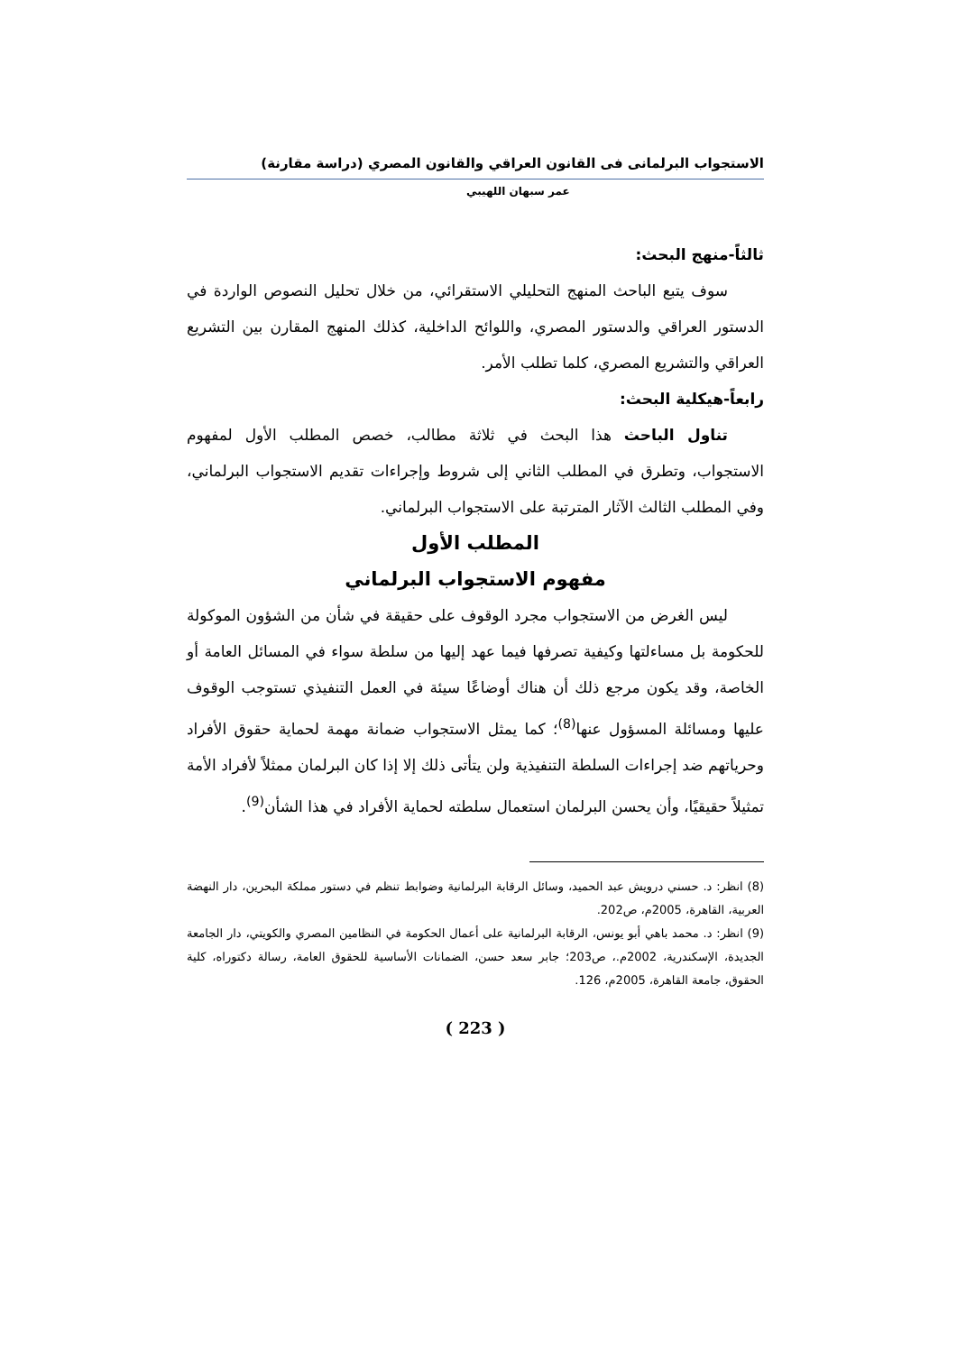الاستجواب البرلمانى فى القانون العراقي والقانون المصري (دراسة مقارنة)
عمر سبهان اللهيبي
ثالثاً-منهج البحث:
سوف يتبع الباحث المنهج التحليلي الاستقرائي، من خلال تحليل النصوص الواردة في الدستور العراقي والدستور المصري، واللوائح الداخلية، كذلك المنهج المقارن بين التشريع العراقي والتشريع المصري، كلما تطلب الأمر.
رابعاً-هيكلية البحث:
تناول الباحث هذا البحث في ثلاثة مطالب، خصص المطلب الأول لمفهوم الاستجواب، وتطرق في المطلب الثاني إلى شروط وإجراءات تقديم الاستجواب البرلماني، وفي المطلب الثالث الآثار المترتبة على الاستجواب البرلماني.
المطلب الأول
مفهوم الاستجواب البرلماني
ليس الغرض من الاستجواب مجرد الوقوف على حقيقة في شأن من الشؤون الموكولة للحكومة بل مساءلتها وكيفية تصرفها فيما عهد إليها من سلطة سواء في المسائل العامة أو الخاصة، وقد يكون مرجع ذلك أن هناك أوضاعًا سيئة في العمل التنفيذي تستوجب الوقوف عليها ومسائلة المسؤول عنها<sup>(8)</sup>؛ كما يمثل الاستجواب ضمانة مهمة لحماية حقوق الأفراد وحرياتهم ضد إجراءات السلطة التنفيذية ولن يتأتى ذلك إلا إذا كان البرلمان ممثلاً لأفراد الأمة تمثيلاً حقيقيًا، وأن يحسن البرلمان استعمال سلطته لحماية الأفراد في هذا الشأن<sup>(9)</sup>.
(8) انظر: د. حسني درويش عبد الحميد، وسائل الرقابة البرلمانية وضوابط تنظم في دستور مملكة البحرين، دار النهضة العربية، القاهرة، 2005م، ص202.
(9) انظر: د. محمد باهي أبو يونس، الرقابة البرلمانية على أعمال الحكومة في النظامين المصري والكويتي، دار الجامعة الجديدة، الإسكندرية، 2002م.، ص203؛ جابر سعد حسن، الضمانات الأساسية للحقوق العامة، رسالة دكتوراه، كلية الحقوق، جامعة القاهرة، 2005م، 126.
( 223 )